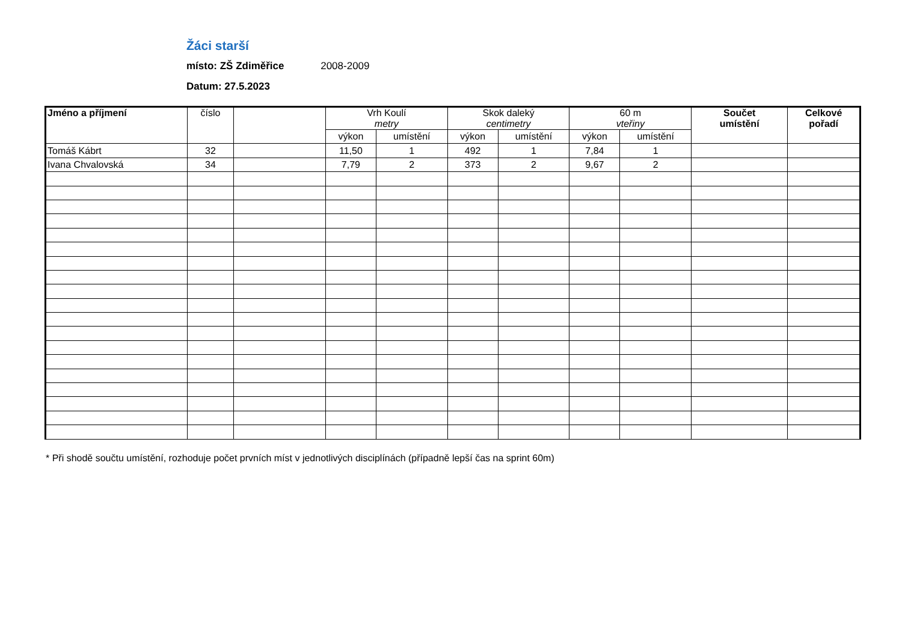Žáci starší
místo: ZŠ Zdiměřice 2008-2009
Datum: 27.5.2023
| Jméno a příjmení | číslo | | Vrh Koulí metry | | Skok daleký centimetry | | 60 m vteřiny | | Součet umístění | Celkové pořadí |
| --- | --- | --- | --- | --- | --- | --- | --- | --- | --- | --- |
| | | | výkon | umístění | výkon | umístění | výkon | umístění | | |
| Tomáš Kábrt | 32 | | 11,50 | 1 | 492 | 1 | 7,84 | 1 | | |
| Ivana Chvalovská | 34 | | 7,79 | 2 | 373 | 2 | 9,67 | 2 | | |
* Při shodě součtu umístění, rozhoduje počet prvních míst v jednotlivých disciplínách (případně lepší čas na sprint 60m)